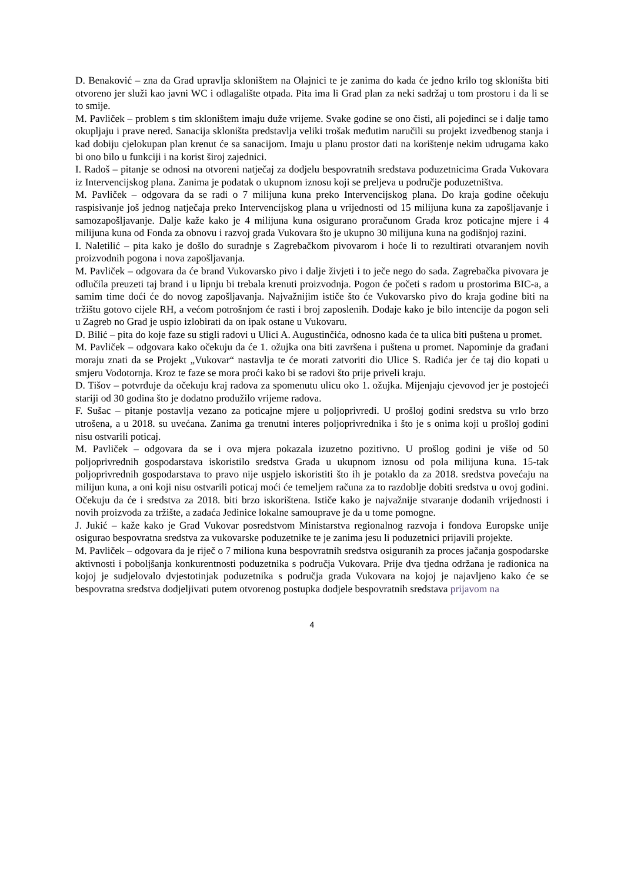D. Benaković – zna da Grad upravlja skloništem na Olajnici te je zanima do kada će jedno krilo tog skloništa biti otvoreno jer služi kao javni WC i odlagalište otpada. Pita ima li Grad plan za neki sadržaj u tom prostoru i da li se to smije.
M. Pavliček – problem s tim skloništem imaju duže vrijeme. Svake godine se ono čisti, ali pojedinci se i dalje tamo okupljaju i prave nered. Sanacija skloništa predstavlja veliki trošak međutim naručili su projekt izvedbenog stanja i kad dobiju cjelokupan plan krenut će sa sanacijom. Imaju u planu prostor dati na korištenje nekim udrugama kako bi ono bilo u funkciji i na korist široj zajednici.
I. Radoš – pitanje se odnosi na otvoreni natječaj za dodjelu bespovratnih sredstava poduzetnicima Grada Vukovara iz Intervencijskog plana. Zanima je podatak o ukupnom iznosu koji se preljeva u područje poduzetništva.
M. Pavliček – odgovara da se radi o 7 milijuna kuna preko Intervencijskog plana. Do kraja godine očekuju raspisivanje još jednog natječaja preko Intervencijskog plana u vrijednosti od 15 milijuna kuna za zapošljavanje i samozapošljavanje. Dalje kaže kako je 4 milijuna kuna osigurano proračunom Grada kroz poticajne mjere i 4 milijuna kuna od Fonda za obnovu i razvoj grada Vukovara što je ukupno 30 milijuna kuna na godišnjoj razini.
I. Naletilić – pita kako je došlo do suradnje s Zagrebačkom pivovarom i hoće li to rezultirati otvaranjem novih proizvodnih pogona i nova zapošljavanja.
M. Pavliček – odgovara da će brand Vukovarsko pivo i dalje živjeti i to ječe nego do sada. Zagrebačka pivovara je odlučila preuzeti taj brand i u lipnju bi trebala krenuti proizvodnja. Pogon će početi s radom u prostorima BIC-a, a samim time doći će do novog zapošljavanja. Najvažnijim ističe što će Vukovarsko pivo do kraja godine biti na tržištu gotovo cijele RH, a većom potrošnjom će rasti i broj zaposlenih. Dodaje kako je bilo intencije da pogon seli u Zagreb no Grad je uspio izlobirati da on ipak ostane u Vukovaru.
D. Bilić – pita do koje faze su stigli radovi u Ulici A. Augustinčića, odnosno kada će ta ulica biti puštena u promet.
M. Pavliček – odgovara kako očekuju da će 1. ožujka ona biti završena i puštena u promet. Napominje da građani moraju znati da se Projekt „Vukovar“ nastavlja te će morati zatvoriti dio Ulice S. Radića jer će taj dio kopati u smjeru Vodotornja. Kroz te faze se mora proći kako bi se radovi što prije priveli kraju.
D. Tišov – potvrđuje da očekuju kraj radova za spomenutu ulicu oko 1. ožujka. Mijenjaju cjevovod jer je postojeći stariji od 30 godina što je dodatno produžilo vrijeme radova.
F. Sušac – pitanje postavlja vezano za poticajne mjere u poljoprivredi. U prošloj godini sredstva su vrlo brzo utrošena, a u 2018. su uvećana. Zanima ga trenutni interes poljoprivrednika i što je s onima koji u prošloj godini nisu ostvarili poticaj.
M. Pavliček – odgovara da se i ova mjera pokazala izuzetno pozitivno. U prošlog godini je više od 50 poljoprivrednih gospodarstava iskoristilo sredstva Grada u ukupnom iznosu od pola milijuna kuna. 15-tak poljoprivrednih gospodarstava to pravo nije uspjelo iskoristiti što ih je potaklo da za 2018. sredstva povećaju na milijun kuna, a oni koji nisu ostvarili poticaj moći će temeljem računa za to razdoblje dobiti sredstva u ovoj godini. Očekuju da će i sredstva za 2018. biti brzo iskorištena. Ističe kako je najvažnije stvaranje dodanih vrijednosti i novih proizvoda za tržište, a zadaća Jedinice lokalne samouprave je da u tome pomogne.
J. Jukić – kaže kako je Grad Vukovar posredstvom Ministarstva regionalnog razvoja i fondova Europske unije osigurao bespovratna sredstva za vukovarske poduzetnike te je zanima jesu li poduzetnici prijavili projekte.
M. Pavliček – odgovara da je riječ o 7 miliona kuna bespovratnih sredstva osiguranih za proces jačanja gospodarske aktivnosti i poboljšanja konkurentnosti poduzetnika s područja Vukovara. Prije dva tjedna održana je radionica na kojoj je sudjelovalo dvjestotinjak poduzetnika s područja grada Vukovara na kojoj je najavljeno kako će se bespovratna sredstva dodjeljivati putem otvorenog postupka dodjele bespovratnih sredstava prijavom na
4